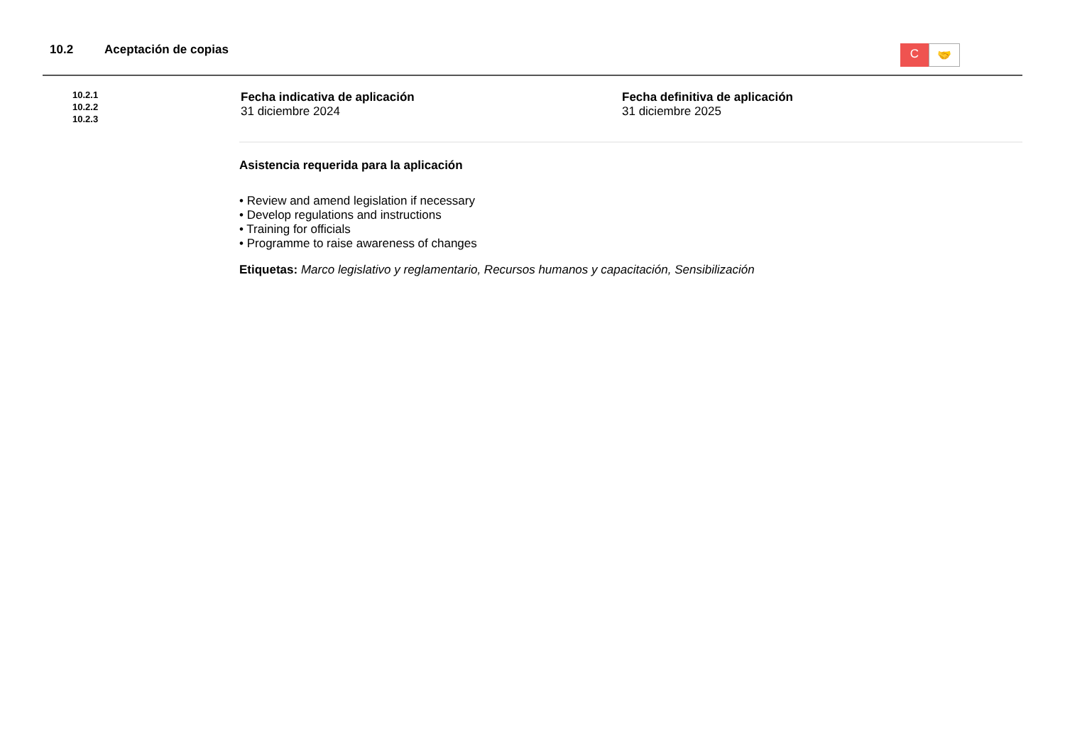10.2 Aceptación de copias
C
🤝
10.2.1
10.2.2
10.2.3
Fecha indicativa de aplicación
31 diciembre 2024
Fecha definitiva de aplicación
31 diciembre 2025
Asistencia requerida para la aplicación
• Review and amend legislation if necessary
• Develop regulations and instructions
• Training for officials
• Programme to raise awareness of changes
Etiquetas: Marco legislativo y reglamentario, Recursos humanos y capacitación, Sensibilización